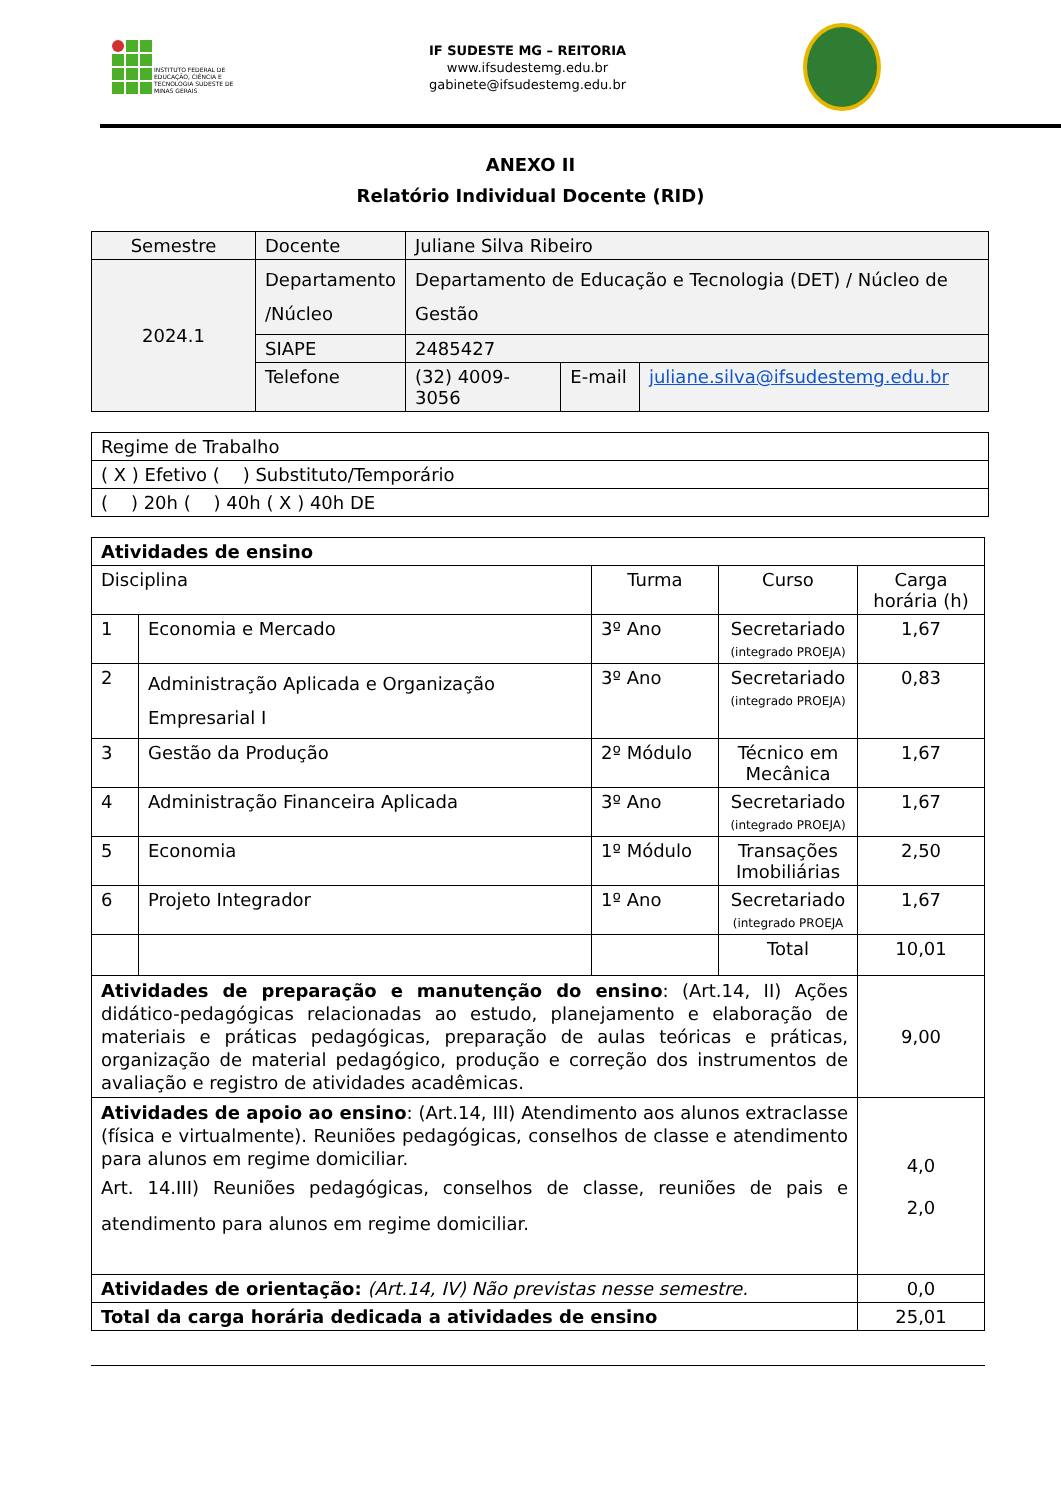INSTITUTO FEDERAL DE EDUCAÇÃO, CIÊNCIA E TECNOLOGIA SUDESTE DE MINAS GERAIS
IF SUDESTE MG – REITORIA
www.ifsudestemg.edu.br
gabinete@ifsudestemg.edu.br
ANEXO II
Relatório Individual Docente (RID)
| Semestre | Docente | Juliane Silva Ribeiro | | |
| 2024.1 | Departamento /Núcleo | Departamento de Educação e Tecnologia (DET) / Núcleo de Gestão | | |
| | SIAPE | 2485427 | | |
| | Telefone | (32) 4009-3056 | E-mail | juliane.silva@ifsudestemg.edu.br |
| Regime de Trabalho |
| ( X ) Efetivo ( ) Substituto/Temporário |
| ( ) 20h ( ) 40h ( X ) 40h DE |
| Atividades de ensino | | | | |
| Disciplina | | Turma | Curso | Carga horária (h) |
| 1 | Economia e Mercado | 3º Ano | Secretariado (integrado PROEJA) | 1,67 |
| 2 | Administração Aplicada e Organização Empresarial I | 3º Ano | Secretariado (integrado PROEJA) | 0,83 |
| 3 | Gestão da Produção | 2º Módulo | Técnico em Mecânica | 1,67 |
| 4 | Administração Financeira Aplicada | 3º Ano | Secretariado (integrado PROEJA) | 1,67 |
| 5 | Economia | 1º Módulo | Transações Imobiliárias | 2,50 |
| 6 | Projeto Integrador | 1º Ano | Secretariado (integrado PROEJA | 1,67 |
| | | | Total | 10,01 |
| Atividades de preparação e manutenção do ensino : (Art.14, II) Ações didático-pedagógicas relacionadas ao estudo, planejamento e elaboração de materiais e práticas pedagógicas, preparação de aulas teóricas e práticas, organização de material pedagógico, produção e correção dos instrumentos de avaliação e registro de atividades acadêmicas. | | | | 9,00 |
| Atividades de apoio ao ensino : (Art.14, III) Atendimento aos alunos extraclasse (física e virtualmente). Reuniões pedagógicas, conselhos de classe e atendimento para alunos em regime domiciliar. Art. 14.III) Reuniões pedagógicas, conselhos de classe, reuniões de pais e atendimento para alunos em regime domiciliar. | | | | 4,0 2,0 |
| Atividades de orientação: (Art.14, IV) Não previstas nesse semestre. | | | | 0,0 |
| Total da carga horária dedicada a atividades de ensino | | | | 25,01 |